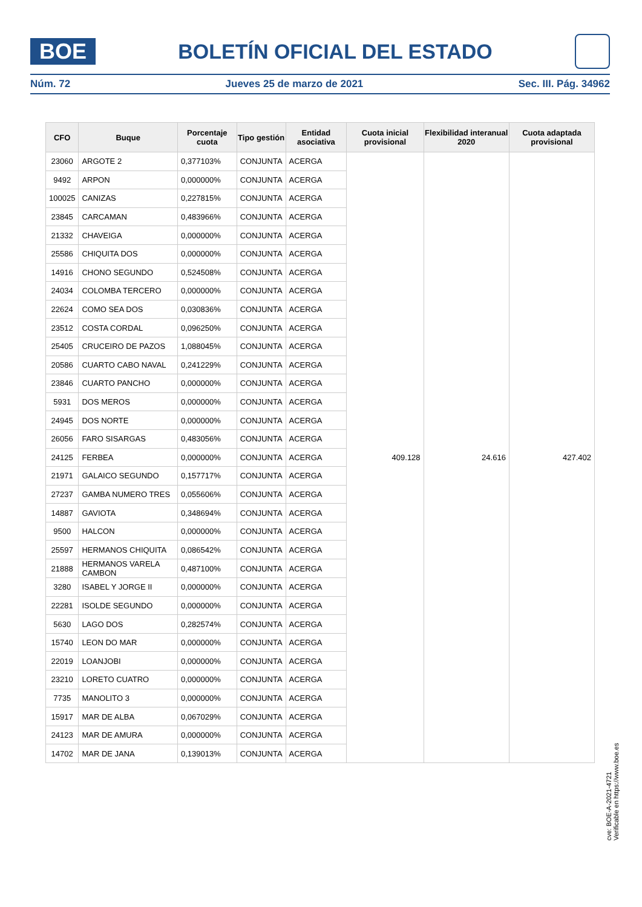BOE
BOLETÍN OFICIAL DEL ESTADO
Núm. 72 Jueves 25 de marzo de 2021 Sec. III. Pág. 34962
| CFO | Buque | Porcentaje cuota | Tipo gestión | Entidad asociativa | Cuota inicial provisional | Flexibilidad interanual 2020 | Cuota adaptada provisional |
| --- | --- | --- | --- | --- | --- | --- | --- |
| 23060 | ARGOTE 2 | 0,377103% | CONJUNTA | ACERGA | 409.128 | 24.616 | 427.402 |
| 9492 | ARPON | 0,000000% | CONJUNTA | ACERGA | | | |
| 100025 | CANIZAS | 0,227815% | CONJUNTA | ACERGA | | | |
| 23845 | CARCAMAN | 0,483966% | CONJUNTA | ACERGA | | | |
| 21332 | CHAVEIGA | 0,000000% | CONJUNTA | ACERGA | | | |
| 25586 | CHIQUITA DOS | 0,000000% | CONJUNTA | ACERGA | | | |
| 14916 | CHONO SEGUNDO | 0,524508% | CONJUNTA | ACERGA | | | |
| 24034 | COLOMBA TERCERO | 0,000000% | CONJUNTA | ACERGA | | | |
| 22624 | COMO SEA DOS | 0,030836% | CONJUNTA | ACERGA | | | |
| 23512 | COSTA CORDAL | 0,096250% | CONJUNTA | ACERGA | | | |
| 25405 | CRUCEIRO DE PAZOS | 1,088045% | CONJUNTA | ACERGA | | | |
| 20586 | CUARTO CABO NAVAL | 0,241229% | CONJUNTA | ACERGA | | | |
| 23846 | CUARTO PANCHO | 0,000000% | CONJUNTA | ACERGA | | | |
| 5931 | DOS MEROS | 0,000000% | CONJUNTA | ACERGA | | | |
| 24945 | DOS NORTE | 0,000000% | CONJUNTA | ACERGA | | | |
| 26056 | FARO SISARGAS | 0,483056% | CONJUNTA | ACERGA | | | |
| 24125 | FERBEA | 0,000000% | CONJUNTA | ACERGA | | | |
| 21971 | GALAICO SEGUNDO | 0,157717% | CONJUNTA | ACERGA | | | |
| 27237 | GAMBA NUMERO TRES | 0,055606% | CONJUNTA | ACERGA | | | |
| 14887 | GAVIOTA | 0,348694% | CONJUNTA | ACERGA | | | |
| 9500 | HALCON | 0,000000% | CONJUNTA | ACERGA | | | |
| 25597 | HERMANOS CHIQUITA | 0,086542% | CONJUNTA | ACERGA | | | |
| 21888 | HERMANOS VARELA CAMBON | 0,487100% | CONJUNTA | ACERGA | | | |
| 3280 | ISABEL Y JORGE II | 0,000000% | CONJUNTA | ACERGA | | | |
| 22281 | ISOLDE SEGUNDO | 0,000000% | CONJUNTA | ACERGA | | | |
| 5630 | LAGO DOS | 0,282574% | CONJUNTA | ACERGA | | | |
| 15740 | LEON DO MAR | 0,000000% | CONJUNTA | ACERGA | | | |
| 22019 | LOANJOBI | 0,000000% | CONJUNTA | ACERGA | | | |
| 23210 | LORETO CUATRO | 0,000000% | CONJUNTA | ACERGA | | | |
| 7735 | MANOLITO 3 | 0,000000% | CONJUNTA | ACERGA | | | |
| 15917 | MAR DE ALBA | 0,067029% | CONJUNTA | ACERGA | | | |
| 24123 | MAR DE AMURA | 0,000000% | CONJUNTA | ACERGA | | | |
| 14702 | MAR DE JANA | 0,139013% | CONJUNTA | ACERGA | | | |
cve: BOE-A-2021-4721
Verificable en https://www.boe.es